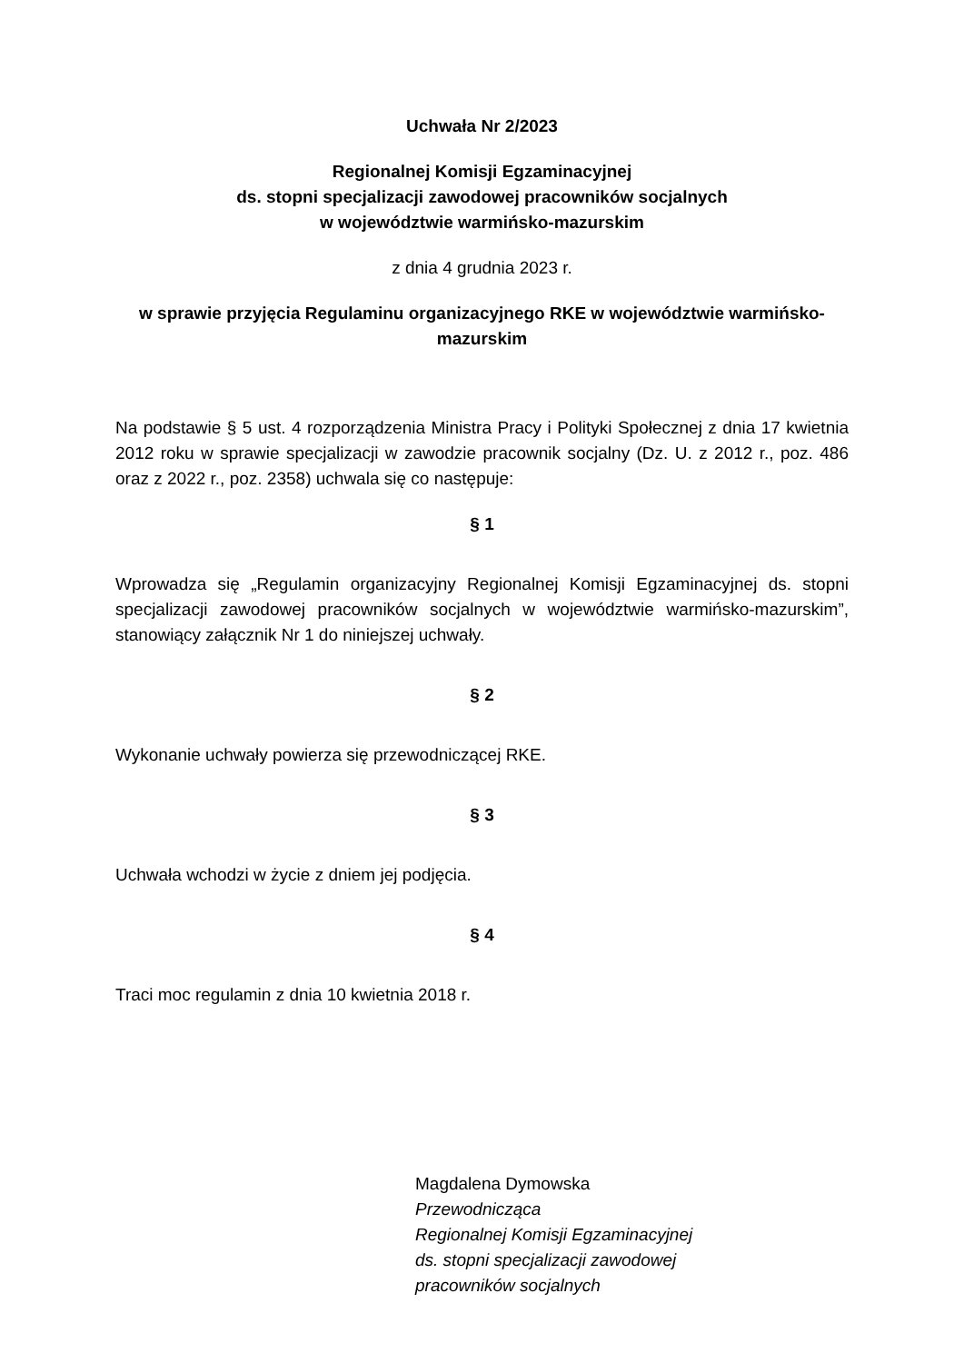Uchwała Nr 2/2023
Regionalnej Komisji Egzaminacyjnej
ds. stopni specjalizacji zawodowej pracowników socjalnych
w województwie warmińsko-mazurskim
z dnia 4 grudnia 2023 r.
w sprawie przyjęcia Regulaminu organizacyjnego RKE w województwie warmińsko-mazurskim
Na podstawie § 5 ust. 4 rozporządzenia Ministra Pracy i Polityki Społecznej z dnia 17 kwietnia 2012 roku w sprawie specjalizacji w zawodzie pracownik socjalny (Dz. U. z 2012 r., poz. 486 oraz z 2022 r., poz. 2358) uchwala się co następuje:
§ 1
Wprowadza się „Regulamin organizacyjny Regionalnej Komisji Egzaminacyjnej ds. stopni specjalizacji zawodowej pracowników socjalnych w województwie warmińsko-mazurskim”, stanowiący załącznik Nr 1 do niniejszej uchwały.
§ 2
Wykonanie uchwały powierza się przewodniczącej RKE.
§ 3
Uchwała wchodzi w życie z dniem jej podjęcia.
§ 4
Traci moc regulamin z dnia 10 kwietnia 2018 r.
Magdalena Dymowska
Przewodnicząca
Regionalnej Komisji Egzaminacyjnej
ds. stopni specjalizacji zawodowej
pracowników socjalnych